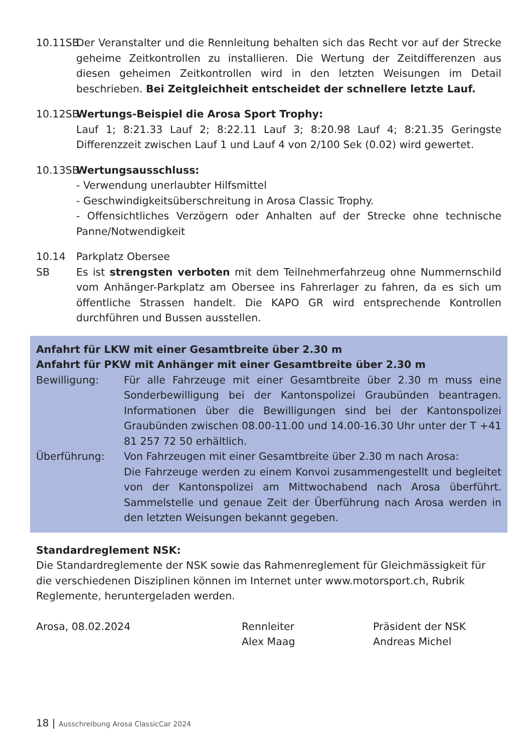10.11SB
Der Veranstalter und die Rennleitung behalten sich das Recht vor auf der Strecke geheime Zeitkontrollen zu installieren. Die Wertung der Zeitdifferenzen aus diesen geheimen Zeitkontrollen wird in den letzten Weisungen im Detail beschrieben. Bei Zeitgleichheit entscheidet der schnellere letzte Lauf.
10.12SB
Wertungs-Beispiel die Arosa Sport Trophy:
Lauf 1; 8:21.33 Lauf 2; 8:22.11 Lauf 3; 8:20.98 Lauf 4; 8:21.35 Geringste Differenzzeit zwischen Lauf 1 und Lauf 4 von 2/100 Sek (0.02) wird gewertet.
10.13SB
Wertungsausschluss:
- Verwendung unerlaubter Hilfsmittel
- Geschwindigkeitsüberschreitung in Arosa Classic Trophy.
- Offensichtliches Verzögern oder Anhalten auf der Strecke ohne technische Panne/Notwendigkeit
10.14 SB
Parkplatz Obersee
Es ist strengsten verboten mit dem Teilnehmerfahrzeug ohne Nummernschild vom Anhänger-Parkplatz am Obersee ins Fahrerlager zu fahren, da es sich um öffentliche Strassen handelt. Die KAPO GR wird entsprechende Kontrollen durchführen und Bussen ausstellen.
Anfahrt für LKW mit einer Gesamtbreite über 2.30 m
Anfahrt für PKW mit Anhänger mit einer Gesamtbreite über 2.30 m
Bewilligung: Für alle Fahrzeuge mit einer Gesamtbreite über 2.30 m muss eine Sonderbewilligung bei der Kantonspolizei Graubünden beantragen. Informationen über die Bewilligungen sind bei der Kantonspolizei Graubünden zwischen 08.00-11.00 und 14.00-16.30 Uhr unter der T +41 81 257 72 50 erhältlich.
Überführung: Von Fahrzeugen mit einer Gesamtbreite über 2.30 m nach Arosa:
Die Fahrzeuge werden zu einem Konvoi zusammengestellt und begleitet von der Kantonspolizei am Mittwochabend nach Arosa überführt. Sammelstelle und genaue Zeit der Überführung nach Arosa werden in den letzten Weisungen bekannt gegeben.
Standardreglement NSK:
Die Standardreglemente der NSK sowie das Rahmenreglement für Gleichmässigkeit für die verschiedenen Disziplinen können im Internet unter www.motorsport.ch, Rubrik Reglemente, heruntergeladen werden.
Arosa, 08.02.2024 Rennleiter
Alex Maag
Präsident der NSK
Andreas Michel
18 | Ausschreibung Arosa ClassicCar 2024